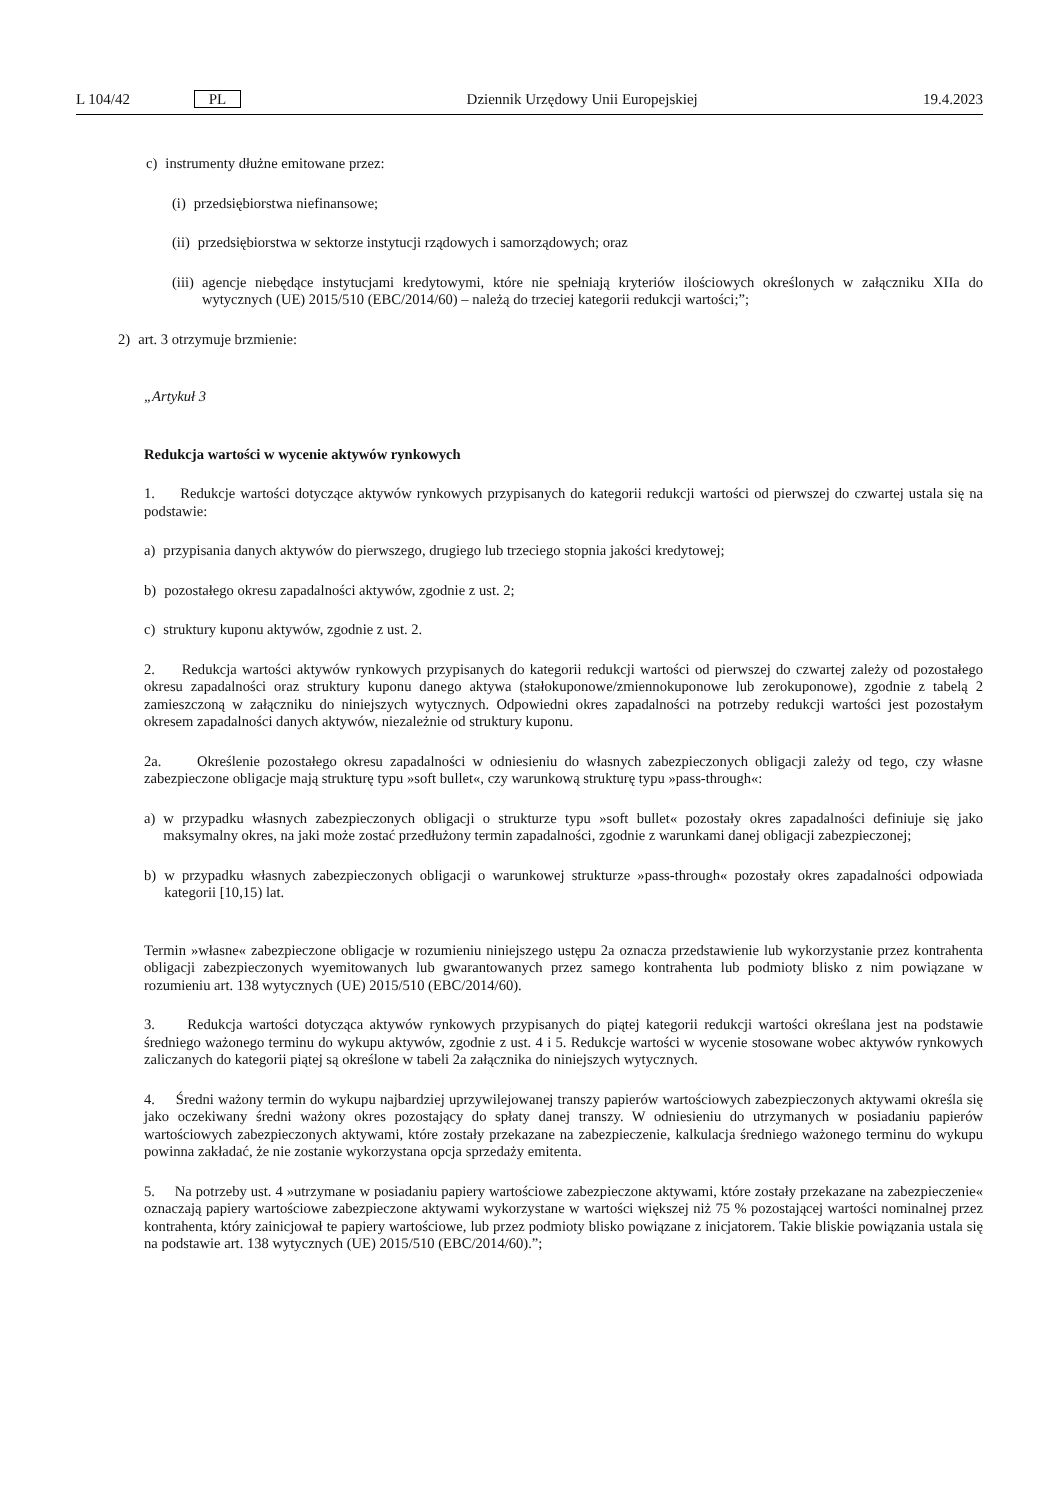L 104/42 PL Dziennik Urzędowy Unii Europejskiej 19.4.2023
c) instrumenty dłużne emitowane przez:
(i) przedsiębiorstwa niefinansowe;
(ii) przedsiębiorstwa w sektorze instytucji rządowych i samorządowych; oraz
(iii) agencje niebędące instytucjami kredytowymi, które nie spełniają kryteriów ilościowych określonych w załączniku XIIa do wytycznych (UE) 2015/510 (EBC/2014/60) – należą do trzeciej kategorii redukcji wartości;”;
2) art. 3 otrzymuje brzmienie:
„Artykuł 3
Redukcja wartości w wycenie aktywów rynkowych
1. Redukcje wartości dotyczące aktywów rynkowych przypisanych do kategorii redukcji wartości od pierwszej do czwartej ustala się na podstawie:
a) przypisania danych aktywów do pierwszego, drugiego lub trzeciego stopnia jakości kredytowej;
b) pozostałego okresu zapadalności aktywów, zgodnie z ust. 2;
c) struktury kuponu aktywów, zgodnie z ust. 2.
2. Redukcja wartości aktywów rynkowych przypisanych do kategorii redukcji wartości od pierwszej do czwartej zależy od pozostałego okresu zapadalności oraz struktury kuponu danego aktywa (stałokuponowe/zmiennokuponowe lub zerokuponowe), zgodnie z tabelą 2 zamieszczoną w załączniku do niniejszych wytycznych. Odpowiedni okres zapadalności na potrzeby redukcji wartości jest pozostałym okresem zapadalności danych aktywów, niezależnie od struktury kuponu.
2a. Określenie pozostałego okresu zapadalności w odniesieniu do własnych zabezpieczonych obligacji zależy od tego, czy własne zabezpieczone obligacje mają strukturę typu »soft bullet«, czy warunkową strukturę typu »pass-through«:
a) w przypadku własnych zabezpieczonych obligacji o strukturze typu »soft bullet« pozostały okres zapadalności definiuje się jako maksymalny okres, na jaki może zostać przedłużony termin zapadalności, zgodnie z warunkami danej obligacji zabezpieczonej;
b) w przypadku własnych zabezpieczonych obligacji o warunkowej strukturze »pass-through« pozostały okres zapadalności odpowiada kategorii [10,15) lat.
Termin »własne« zabezpieczone obligacje w rozumieniu niniejszego ustępu 2a oznacza przedstawienie lub wykorzystanie przez kontrahenta obligacji zabezpieczonych wyemitowanych lub gwarantowanych przez samego kontrahenta lub podmioty blisko z nim powiązane w rozumieniu art. 138 wytycznych (UE) 2015/510 (EBC/2014/60).
3. Redukcja wartości dotycząca aktywów rynkowych przypisanych do piątej kategorii redukcji wartości określana jest na podstawie średniego ważonego terminu do wykupu aktywów, zgodnie z ust. 4 i 5. Redukcje wartości w wycenie stosowane wobec aktywów rynkowych zaliczanych do kategorii piątej są określone w tabeli 2a załącznika do niniejszych wytycznych.
4. Średni ważony termin do wykupu najbardziej uprzywilejowanej transzy papierów wartościowych zabezpieczonych aktywami określa się jako oczekiwany średni ważony okres pozostający do spłaty danej transzy. W odniesieniu do utrzymanych w posiadaniu papierów wartościowych zabezpieczonych aktywami, które zostały przekazane na zabezpieczenie, kalkulacja średniego ważonego terminu do wykupu powinna zakładać, że nie zostanie wykorzystana opcja sprzedaży emitenta.
5. Na potrzeby ust. 4 »utrzymane w posiadaniu papiery wartościowe zabezpieczone aktywami, które zostały przekazane na zabezpieczenie« oznaczają papiery wartościowe zabezpieczone aktywami wykorzystane w wartości większej niż 75 % pozostającej wartości nominalnej przez kontrahenta, który zainicjował te papiery wartościowe, lub przez podmioty blisko powiązane z inicjatorem. Takie bliskie powiązania ustala się na podstawie art. 138 wytycznych (UE) 2015/510 (EBC/2014/60).”;